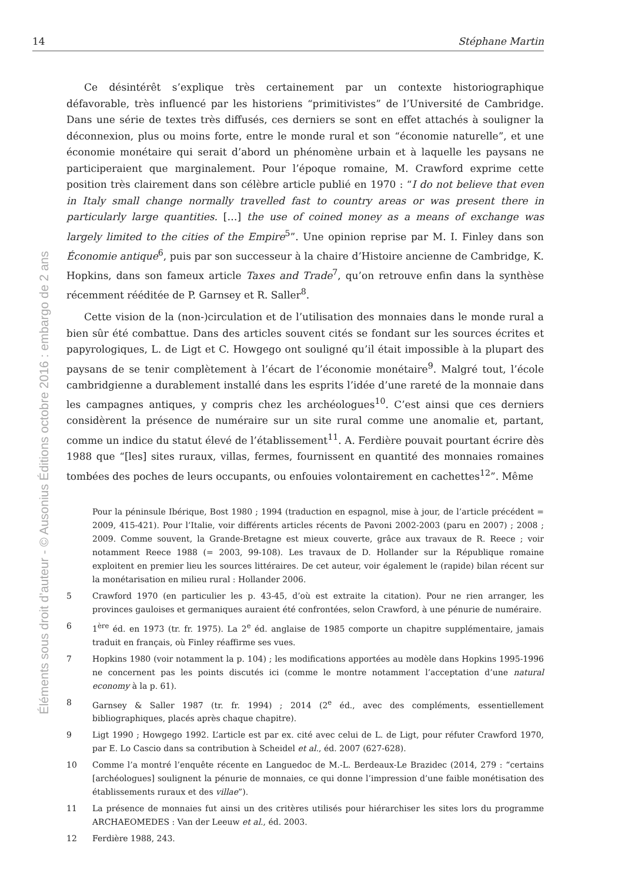14 Stéphane Martin
Éléments sous droit d’auteur - © Ausonius Éditions octobre 2016 : embargo de 2 ans
Ce désintérêt s’explique très certainement par un contexte historiographique défavorable, très influencé par les historiens “primitivistes” de l’Université de Cambridge. Dans une série de textes très diffusés, ces derniers se sont en effet attachés à souligner la déconnexion, plus ou moins forte, entre le monde rural et son “économie naturelle”, et une économie monétaire qui serait d’abord un phénomène urbain et à laquelle les paysans ne participeraient que marginalement. Pour l’époque romaine, M. Crawford exprime cette position très clairement dans son célèbre article publié en 1970 : “I do not believe that even in Italy small change normally travelled fast to country areas or was present there in particularly large quantities. […] the use of coined money as a means of exchange was largely limited to the cities of the Empire<sup>5</sup>”. Une opinion reprise par M. I. Finley dans son Économie antique<sup>6</sup>, puis par son successeur à la chaire d’Histoire ancienne de Cambridge, K. Hopkins, dans son fameux article Taxes and Trade<sup>7</sup>, qu’on retrouve enfin dans la synthèse récemment rééditée de P. Garnsey et R. Saller<sup>8</sup>.
Cette vision de la (non-)circulation et de l’utilisation des monnaies dans le monde rural a bien sûr été combattue. Dans des articles souvent cités se fondant sur les sources écrites et papyrologiques, L. de Ligt et C. Howgego ont souligné qu’il était impossible à la plupart des paysans de se tenir complètement à l’écart de l’économie monétaire<sup>9</sup>. Malgré tout, l’école cambridgienne a durablement installé dans les esprits l’idée d’une rareté de la monnaie dans les campagnes antiques, y compris chez les archéologues<sup>10</sup>. C’est ainsi que ces derniers considèrent la présence de numéraire sur un site rural comme une anomalie et, partant, comme un indice du statut élevé de l’établissement<sup>11</sup>. A. Ferdière pouvait pourtant écrire dès 1988 que “[les] sites ruraux, villas, fermes, fournissent en quantité des monnaies romaines tombées des poches de leurs occupants, ou enfouies volontairement en cachettes<sup>12</sup>”. Même
Pour la péninsule Ibérique, Bost 1980 ; 1994 (traduction en espagnol, mise à jour, de l’article précédent = 2009, 415-421). Pour l’Italie, voir différents articles récents de Pavoni 2002-2003 (paru en 2007) ; 2008 ; 2009. Comme souvent, la Grande-Bretagne est mieux couverte, grâce aux travaux de R. Reece ; voir notamment Reece 1988 (= 2003, 99-108). Les travaux de D. Hollander sur la République romaine exploitent en premier lieu les sources littéraires. De cet auteur, voir également le (rapide) bilan récent sur la monétarisation en milieu rural : Hollander 2006.
5 Crawford 1970 (en particulier les p. 43-45, d’où est extraite la citation). Pour ne rien arranger, les provinces gauloises et germaniques auraient été confrontées, selon Crawford, à une pénurie de numéraire.
6 1<sup>ère</sup> éd. en 1973 (tr. fr. 1975). La 2<sup>e</sup> éd. anglaise de 1985 comporte un chapitre supplémentaire, jamais traduit en français, où Finley réaffirme ses vues.
7 Hopkins 1980 (voir notamment la p. 104) ; les modifications apportées au modèle dans Hopkins 1995-1996 ne concernent pas les points discutés ici (comme le montre notamment l’acceptation d’une natural economy à la p. 61).
8 Garnsey & Saller 1987 (tr. fr. 1994) ; 2014 (2<sup>e</sup> éd., avec des compléments, essentiellement bibliographiques, placés après chaque chapitre).
9 Ligt 1990 ; Howgego 1992. L’article est par ex. cité avec celui de L. de Ligt, pour réfuter Crawford 1970, par E. Lo Cascio dans sa contribution à Scheidel et al., éd. 2007 (627-628).
10 Comme l’a montré l’enquête récente en Languedoc de M.-L. Berdeaux-Le Brazidec (2014, 279 : “certains [archéologues] soulignent la pénurie de monnaies, ce qui donne l’impression d’une faible monétisation des établissements ruraux et des villae”).
11 La présence de monnaies fut ainsi un des critères utilisés pour hiérarchiser les sites lors du programme ARCHAEOMEDES : Van der Leeuw et al., éd. 2003.
12 Ferdière 1988, 243.